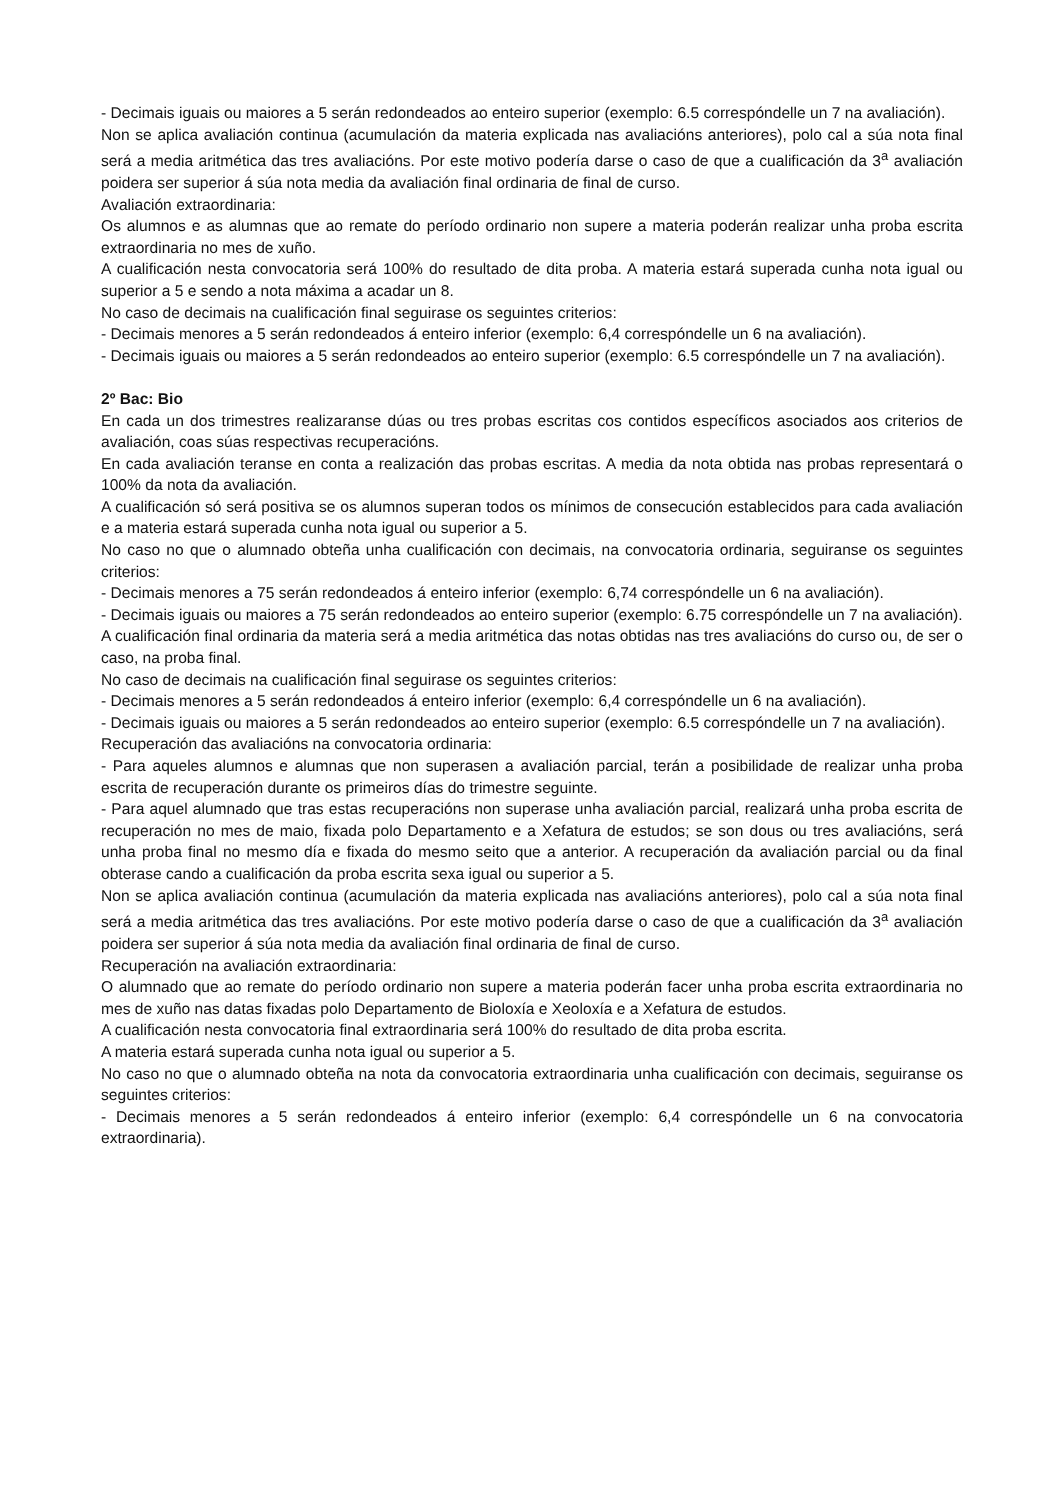- Decimais iguais ou maiores a 5 serán redondeados ao enteiro superior (exemplo: 6.5 correspóndelle un 7 na avaliación).
Non se aplica avaliación continua (acumulación da materia explicada nas avaliacións anteriores), polo cal a súa nota final será a media aritmética das tres avaliacións. Por este motivo podería darse o caso de que a cualificación da 3<sup>a</sup> avaliación poidera ser superior á súa nota media da avaliación final ordinaria de final de curso.
Avaliación extraordinaria:
Os alumnos e as alumnas que ao remate do período ordinario non supere a materia poderán realizar unha proba escrita extraordinaria no mes de xuño.
A cualificación nesta convocatoria será 100% do resultado de dita proba. A materia estará superada cunha nota igual ou superior a 5 e sendo a nota máxima a acadar un 8.
No caso de decimais na cualificación final seguirase os seguintes criterios:
- Decimais menores a 5 serán redondeados á enteiro inferior (exemplo: 6,4 correspóndelle un 6 na avaliación).
- Decimais iguais ou maiores a 5 serán redondeados ao enteiro superior (exemplo: 6.5 correspóndelle un 7 na avaliación).
2º Bac: Bio
En cada un dos trimestres realizaranse dúas ou tres probas escritas cos contidos específicos asociados aos criterios de avaliación, coas súas respectivas recuperacións.
En cada avaliación teranse en conta a realización das probas escritas. A media da nota obtida nas probas representará o 100% da nota da avaliación.
A cualificación só será positiva se os alumnos superan todos os mínimos de consecución establecidos para cada avaliación e a materia estará superada cunha nota igual ou superior a 5.
No caso no que o alumnado obteña unha cualificación con decimais, na convocatoria ordinaria, seguiranse os seguintes criterios:
- Decimais menores a 75 serán redondeados á enteiro inferior (exemplo: 6,74 correspóndelle un 6 na avaliación).
- Decimais iguais ou maiores a 75 serán redondeados ao enteiro superior (exemplo: 6.75 correspóndelle un 7 na avaliación).
A cualificación final ordinaria da materia será a media aritmética das notas obtidas nas tres avaliacións do curso ou, de ser o caso, na proba final.
No caso de decimais na cualificación final seguirase os seguintes criterios:
- Decimais menores a 5 serán redondeados á enteiro inferior (exemplo: 6,4 correspóndelle un 6 na avaliación).
- Decimais iguais ou maiores a 5 serán redondeados ao enteiro superior (exemplo: 6.5 correspóndelle un 7 na avaliación).
Recuperación das avaliacións na convocatoria ordinaria:
- Para aqueles alumnos e alumnas que non superasen a avaliación parcial, terán a posibilidade de realizar unha proba escrita de recuperación durante os primeiros días do trimestre seguinte.
- Para aquel alumnado que tras estas recuperacións non superase unha avaliación parcial, realizará unha proba escrita de recuperación no mes de maio, fixada polo Departamento e a Xefatura de estudos; se son dous ou tres avaliacións, será unha proba final no mesmo día e fixada do mesmo seito que a anterior. A recuperación da avaliación parcial ou da final obterase cando a cualificación da proba escrita sexa igual ou superior a 5.
Non se aplica avaliación continua (acumulación da materia explicada nas avaliacións anteriores), polo cal a súa nota final será a media aritmética das tres avaliacións. Por este motivo podería darse o caso de que a cualificación da 3<sup>a</sup> avaliación poidera ser superior á súa nota media da avaliación final ordinaria de final de curso.
Recuperación na avaliación extraordinaria:
O alumnado que ao remate do período ordinario non supere a materia poderán facer unha proba escrita extraordinaria no mes de xuño nas datas fixadas polo Departamento de Bioloxía e Xeoloxía e a Xefatura de estudos.
A cualificación nesta convocatoria final extraordinaria será 100% do resultado de dita proba escrita.
A materia estará superada cunha nota igual ou superior a 5.
No caso no que o alumnado obteña na nota da convocatoria extraordinaria unha cualificación con decimais, seguiranse os seguintes criterios:
- Decimais menores a 5 serán redondeados á enteiro inferior (exemplo: 6,4 correspóndelle un 6 na convocatoria extraordinaria).